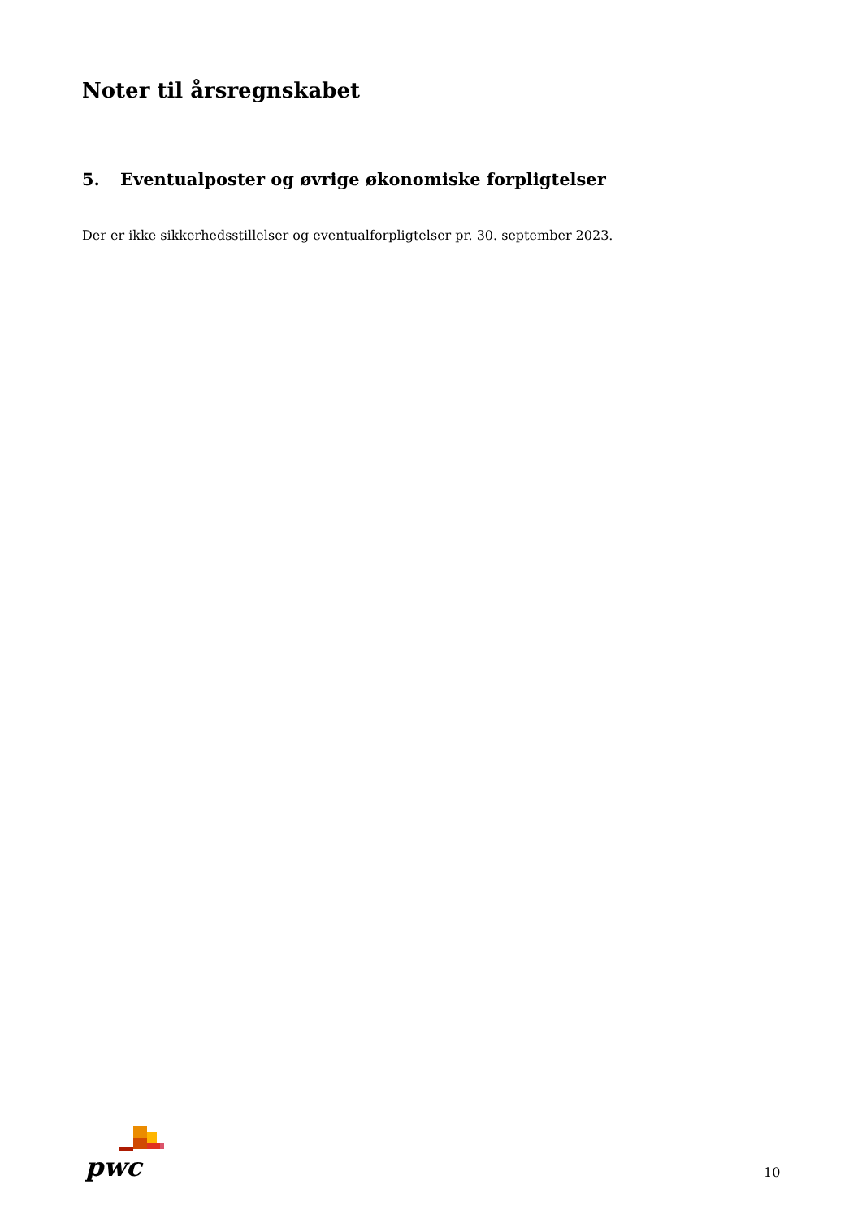Noter til årsregnskabet
5. Eventualposter og øvrige økonomiske forpligtelser
Der er ikke sikkerhedsstillelser og eventualforpligtelser pr. 30. september 2023.
pwc
10